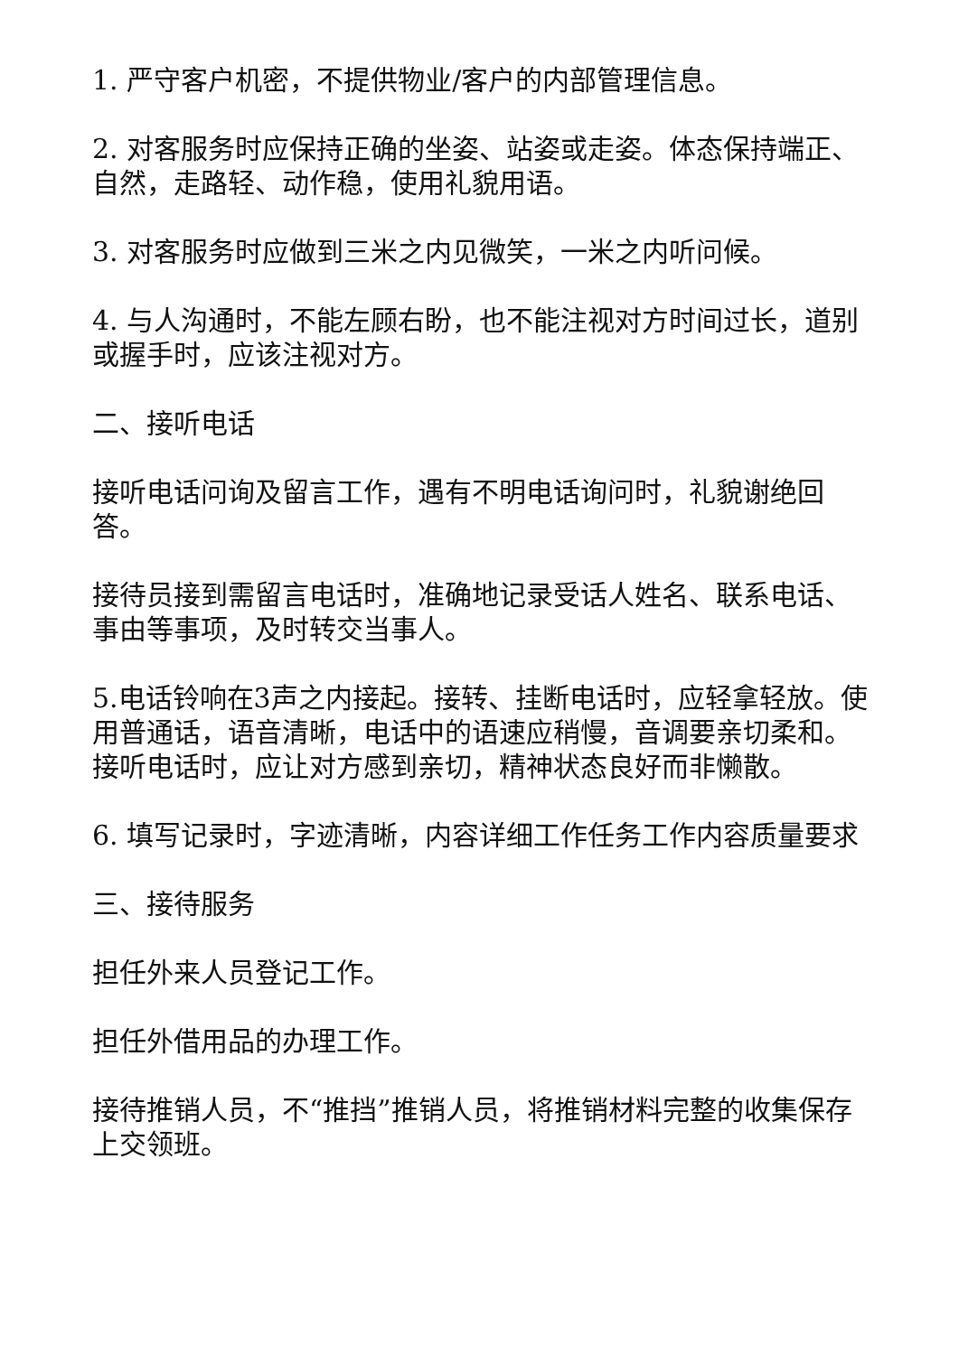1. 严守客户机密，不提供物业/客户的内部管理信息。
2. 对客服务时应保持正确的坐姿、站姿或走姿。体态保持端正、自然，走路轻、动作稳，使用礼貌用语。
3. 对客服务时应做到三米之内见微笑，一米之内听问候。
4. 与人沟通时，不能左顾右盼，也不能注视对方时间过长，道别或握手时，应该注视对方。
二、接听电话
接听电话问询及留言工作，遇有不明电话询问时，礼貌谢绝回答。
接待员接到需留言电话时，准确地记录受话人姓名、联系电话、事由等事项，及时转交当事人。
5.电话铃响在3声之内接起。接转、挂断电话时，应轻拿轻放。使用普通话，语音清晰，电话中的语速应稍慢，音调要亲切柔和。接听电话时，应让对方感到亲切，精神状态良好而非懒散。
6. 填写记录时，字迹清晰，内容详细工作任务工作内容质量要求
三、接待服务
担任外来人员登记工作。
担任外借用品的办理工作。
接待推销人员，不“推挡”推销人员，将推销材料完整的收集保存上交领班。